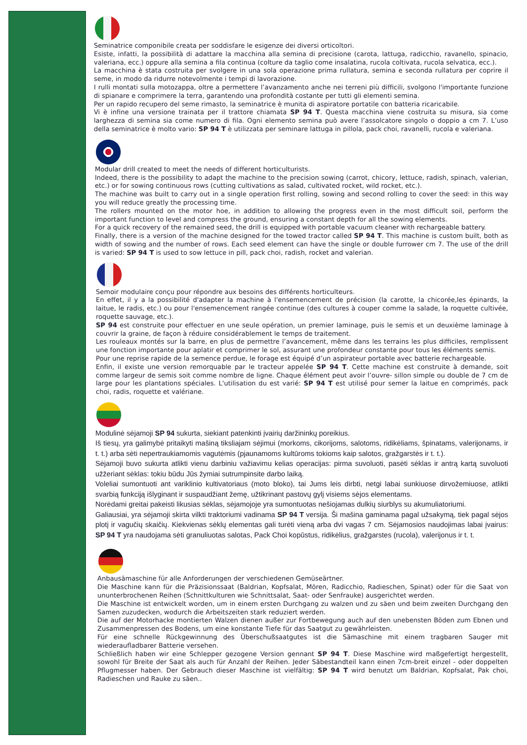Seminatrice componibile creata per soddisfare le esigenze dei diversi orticoltori.
Esiste, infatti, la possibilità di adattare la macchina alla semina di precisione (carota, lattuga, radicchio, ravanello, spinacio, valeriana, ecc.) oppure alla semina a fila continua (colture da taglio come insalatina, rucola coltivata, rucola selvatica, ecc.).
La macchina è stata costruita per svolgere in una sola operazione prima rullatura, semina e seconda rullatura per coprire il seme, in modo da ridurre notevolmente i tempi di lavorazione.
I rulli montati sulla motozappa, oltre a permettere l’avanzamento anche nei terreni più difficili, svolgono l'importante funzione di spianare e comprimere la terra, garantendo una profondità costante per tutti gli elementi semina.
Per un rapido recupero del seme rimasto, la seminatrice è munita di aspiratore portatile con batteria ricaricabile.
Vi è infine una versione trainata per il trattore chiamata SP 94 T. Questa macchina viene costruita su misura, sia come larghezza di semina sia come numero di fila. Ogni elemento semina può avere l’assolcatore singolo o doppio a cm 7. L’uso della seminatrice è molto vario: SP 94 T è utilizzata per seminare lattuga in pillola, pack choi, ravanelli, rucola e valeriana.
Modular drill created to meet the needs of different horticulturists.
Indeed, there is the possibility to adapt the machine to the precision sowing (carrot, chicory, lettuce, radish, spinach, valerian, etc.) or for sowing continuous rows (cutting cultivations as salad, cultivated rocket, wild rocket, etc.).
The machine was built to carry out in a single operation first rolling, sowing and second rolling to cover the seed: in this way you will reduce greatly the processing time.
The rollers mounted on the motor hoe, in addition to allowing the progress even in the most difficult soil, perform the important function to level and compress the ground, ensuring a constant depth for all the sowing elements.
For a quick recovery of the remained seed, the drill is equipped with portable vacuum cleaner with rechargeable battery.
Finally, there is a version of the machine designed for the towed tractor called SP 94 T. This machine is custom built, both as width of sowing and the number of rows. Each seed element can have the single or double furrower cm 7. The use of the drill is varied: SP 94 T is used to sow lettuce in pill, pack choi, radish, rocket and valerian.
Semoir modulaire conçu pour répondre aux besoins des différents horticulteurs.
En effet, il y a la possibilité d'adapter la machine à l'ensemencement de précision (la carotte, la chicorée,les épinards, la laitue, le radis, etc.) ou pour l'ensemencement rangée continue (des cultures à couper comme la salade, la roquette cultivée, roquette sauvage, etc.).
SP 94 est construite pour effectuer en une seule opération, un premier laminage, puis le semis et un deuxième laminage à couvrir la graine, de façon à réduire considérablement le temps de traitement.
Les rouleaux montés sur la barre, en plus de permettre l’avancement, même dans les terrains les plus difficiles, remplissent une fonction importante pour aplatir et comprimer le sol, assurant une profondeur constante pour tous les éléments semis.
Pour une reprise rapide de la semence perdue, le forage est équipé d’un aspirateur portable avec batterie rechargeable.
Enfin, il existe une version remorquable par le tracteur appelée SP 94 T. Cette machine est construite à demande, soit comme largeur de semis soit comme nombre de ligne. Chaque élément peut avoir l’ouvre- sillon simple ou double de 7 cm de large pour les plantations spéciales. L'utilisation du est varié: SP 94 T est utilisé pour semer la laitue en comprimés, pack choi, radis, roquette et valériane.
Modulinė sėjamoji SP 94 sukurta, siekiant patenkinti įvairių daržininkų poreikius.
Iš tiesų, yra galimybė pritaikyti mašiną tiksliajam sėjimui (morkoms, cikorijoms, salotoms, ridikėliams, špinatams, valerijonams, ir t. t.) arba sėti nepertraukiamomis vagutėmis (pjaunamoms kultūroms tokioms kaip salotos, gražgarstės ir t. t.).
Sėjamoji buvo sukurta atlikti vienu darbiniu važiavimu kelias operacijas: pirma suvoluoti, pasėti sėklas ir antrą kartą suvoluoti užžeriant sėklas: tokiu būdu Jūs žymiai sutrumpinsite darbo laiką.
Voleliai sumontuoti ant variklinio kultivatoriaus (moto bloko), tai Jums leis dirbti, netgi labai sunkiuose dirvožemiuose, atlikti svarbią funkciją išlyginant ir suspaudžiant žemę, užtikrinant pastovų gylį visiems sėjos elementams.
Norėdami greitai pakeisti likusias sėklas, sėjamojoje yra sumontuotas nešiojamas dulkių siurblys su akumuliatoriumi.
Galiausiai, yra sėjamoji skirta vilkti traktoriumi vadinama SP 94 T versija. Ši mašina gaminama pagal užsakymą, tiek pagal sėjos plotį ir vagučių skaičių. Kiekvienas sėklų elementas gali turėti vieną arba dvi vagas 7 cm. Sėjamosios naudojimas labai įvairus: SP 94 T yra naudojama sėti granuliuotas salotas, Pack Choi kopūstus, ridikėlius, gražgarstes (rucola), valerijonus ir t. t.
Anbausämaschine für alle Anforderungen der verschiedenen Gemüseärtner.
Die Maschine kann für die Präzisionssaat (Baldrian, Kopfsalat, Mören, Radicchio, Radieschen, Spinat) oder für die Saat von ununterbrochenen Reihen (Schnittkulturen wie Schnittsalat, Saat- oder Senfrauke) ausgerichtet werden.
Die Maschine ist entwickelt worden, um in einem ersten Durchgang zu walzen und zu säen und beim zweiten Durchgang den Samen zuzudecken, wodurch die Arbeitszeiten stark reduziert werden.
Die auf der Motorhacke montierten Walzen dienen außer zur Fortbewegung auch auf den unebensten Böden zum Ebnen und Zusammenpressen des Bodens, um eine konstante Tiefe für das Saatgut zu gewährleisten.
Für eine schnelle Rückgewinnung des Überschußsaatgutes ist die Sämaschine mit einem tragbaren Sauger mit wiederaufladbarer Batterie versehen.
Schließlich haben wir eine Schlepper gezogene Version gennant SP 94 T. Diese Maschine wird maßgefertigt hergestellt, sowohl für Breite der Saat als auch für Anzahl der Reihen. Jeder Säbestandteil kann einen 7cm-breit einzel - oder doppelten Pflugmesser haben. Der Gebrauch dieser Maschine ist vielfältig: SP 94 T wird benutzt um Baldrian, Kopfsalat, Pak choi, Radieschen und Rauke zu säen..